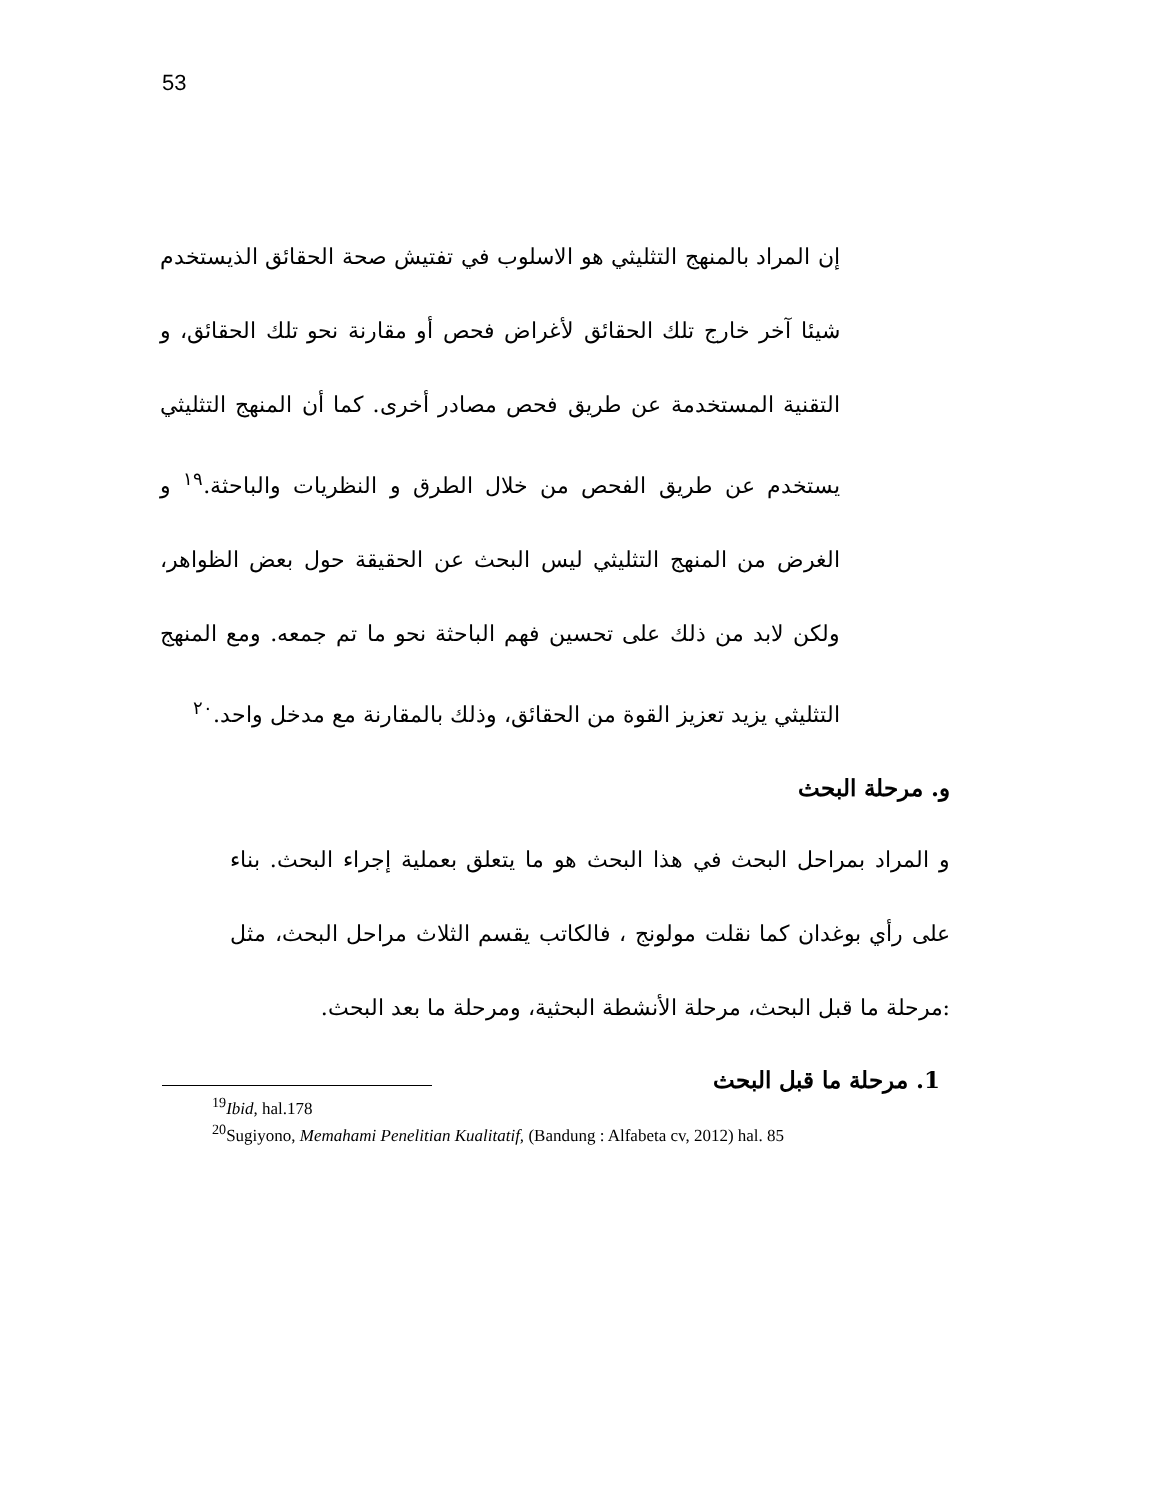53
إن المراد بالمنهج التثليثي هو الاسلوب في تفتيش صحة الحقائق الذيستخدم شيئا آخر خارج تلك الحقائق لأغراض فحص أو مقارنة نحو تلك الحقائق، و التقنية المستخدمة عن طريق فحص مصادر أخرى. كما أن المنهج التثليثي يستخدم عن طريق الفحص من خلال الطرق و النظريات والباحثة.<sup>١٩</sup> و الغرض من المنهج التثليثي ليس البحث عن الحقيقة حول بعض الظواهر، ولكن لابد من ذلك على تحسين فهم الباحثة نحو ما تم جمعه. ومع المنهج التثليثي يزيد تعزيز القوة من الحقائق، وذلك بالمقارنة مع مدخل واحد.<sup>٢٠</sup>
و. مرحلة البحث
و المراد بمراحل البحث في هذا البحث هو ما يتعلق بعملية إجراء البحث. بناء على رأي بوغدان كما نقلت مولونج ، فالكاتب يقسم الثلاث مراحل البحث، مثل :مرحلة ما قبل البحث، مرحلة الأنشطة البحثية، ومرحلة ما بعد البحث.
1. مرحلة ما قبل البحث
<sup>19</sup> Ibid, hal.178
<sup>20</sup> Sugiyono, Memahami Penelitian Kualitatif, (Bandung : Alfabeta cv, 2012) hal. 85